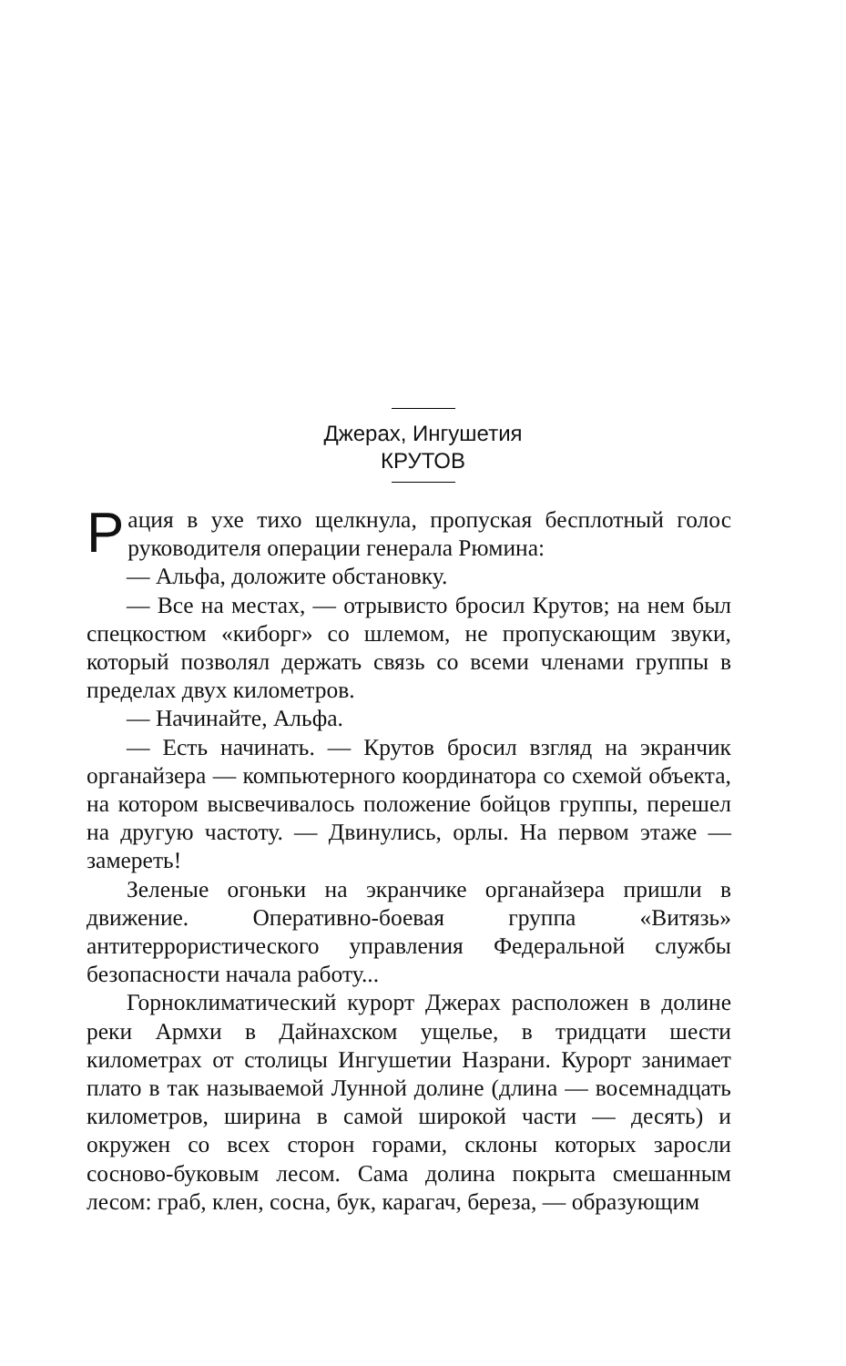Джерах, Ингушетия
КРУТОВ
Рация в ухе тихо щелкнула, пропуская бесплотный голос руководителя операции генерала Рюмина:
— Альфа, доложите обстановку.
— Все на местах, — отрывисто бросил Крутов; на нем был спецкостюм «киборг» со шлемом, не пропускающим звуки, который позволял держать связь со всеми членами группы в пределах двух километров.
— Начинайте, Альфа.
— Есть начинать. — Крутов бросил взгляд на экранчик органайзера — компьютерного координатора со схемой объекта, на котором высвечивалось положение бойцов группы, перешел на другую частоту. — Двинулись, орлы. На первом этаже — замереть!
Зеленые огоньки на экранчике органайзера пришли в движение. Оперативно-боевая группа «Витязь» антитеррористического управления Федеральной службы безопасности начала работу...
Горноклиматический курорт Джерах расположен в долине реки Армхи в Дайнахском ущелье, в тридцати шести километрах от столицы Ингушетии Назрани. Курорт занимает плато в так называемой Лунной долине (длина — восемнадцать километров, ширина в самой широкой части — десять) и окружен со всех сторон горами, склоны которых заросли сосново-буковым лесом. Сама долина покрыта смешанным лесом: граб, клен, сосна, бук, карагач, береза, — образующим